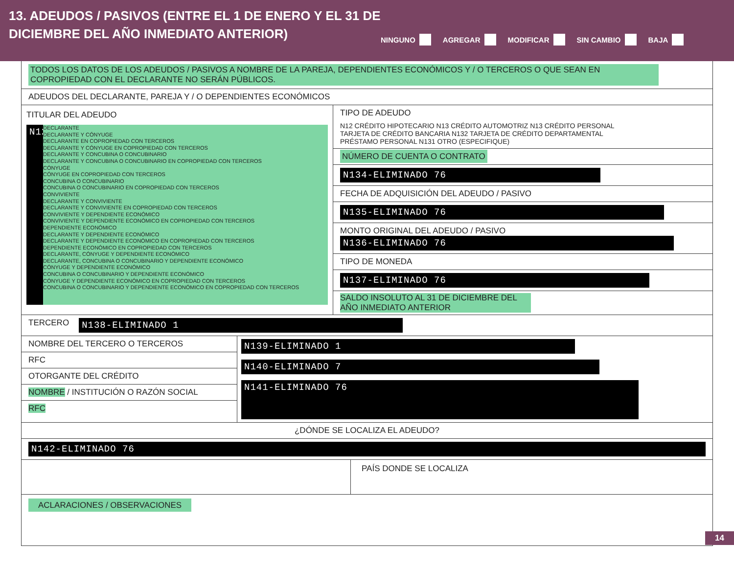13. ADEUDOS / PASIVOS (ENTRE EL 1 DE ENERO Y EL 31 DE DICIEMBRE DEL AÑO INMEDIATO ANTERIOR)
NINGUNO AGREGAR MODIFICAR SIN CAMBIO BAJA
TODOS LOS DATOS DE LOS ADEUDOS / PASIVOS A NOMBRE DE LA PAREJA, DEPENDIENTES ECONÓMICOS Y / O TERCEROS O QUE SEAN EN COPROPIEDAD CON EL DECLARANTE NO SERÁN PÚBLICOS.
ADEUDOS DEL DECLARANTE, PAREJA Y / O DEPENDIENTES ECONÓMICOS
TITULAR DEL ADEUDO
N12
DECLARANTE
DECLARANTE Y CÓNYUGE
DECLARANTE EN COPROPIEDAD CON TERCEROS
DECLARANTE Y CÓNYUGE EN COPROPIEDAD CON TERCEROS
DECLARANTE Y CONCUBINA O CONCUBINARIO
DECLARANTE Y CONCUBINA O CONCUBINARIO EN COPROPIEDAD CON TERCEROS
CÓNYUGE
CÓNYUGE EN COPROPIEDAD CON TERCEROS
CONCUBINA O CONCUBINARIO
CONCUBINA O CONCUBINARIO EN COPROPIEDAD CON TERCEROS
CONVIVIENTE
DECLARANTE Y CONVIVIENTE
DECLARANTE Y CONVIVIENTE EN COPROPIEDAD CON TERCEROS
CONVIVIENTE Y DEPENDIENTE ECONÓMICO
CONVIVIENTE Y DEPENDIENTE ECONÓMICO EN COPROPIEDAD CON TERCEROS
DEPENDIENTE ECONÓMICO
DECLARANTE Y DEPENDIENTE ECONÓMICO
DECLARANTE Y DEPENDIENTE ECONÓMICO EN COPROPIEDAD CON TERCEROS
DEPENDIENTE ECONÓMICO EN COPROPIEDAD CON TERCEROS
DECLARANTE, CÓNYUGE Y DEPENDIENTE ECONÓMICO
DECLARANTE, CONCUBINA O CONCUBINARIO Y DEPENDIENTE ECONÓMICO
CÓNYUGE Y DEPENDIENTE ECONÓMICO
CONCUBINA O CONCUBINARIO Y DEPENDIENTE ECONÓMICO
CÓNYUGE Y DEPENDIENTE ECONÓMICO EN COPROPIEDAD CON TERCEROS
CONCUBINA O CONCUBINARIO Y DEPENDIENTE ECONÓMICO EN COPROPIEDAD CON TERCEROS
TIPO DE ADEUDO
N12 CRÉDITO HIPOTECARIO N13 CRÉDITO AUTOMOTRIZ N13 CRÉDITO PERSONAL
TARJETA DE CRÉDITO BANCARIA N132 TARJETA DE CRÉDITO DEPARTAMENTAL
PRÉSTAMO PERSONAL N131 OTRO (ESPECIFIQUE)
NÚMERO DE CUENTA O CONTRATO
N134-ELIMINADO 76
FECHA DE ADQUISICIÓN DEL ADEUDO / PASIVO
N135-ELIMINADO 76
MONTO ORIGINAL DEL ADEUDO / PASIVO
N136-ELIMINADO 76
TIPO DE MONEDA
N137-ELIMINADO 76
SALDO INSOLUTO AL 31 DE DICIEMBRE DEL AÑO INMEDIATO ANTERIOR
TERCERO N138-ELIMINADO 1
NOMBRE DEL TERCERO O TERCEROS
RFC
OTORGANTE DEL CRÉDITO
NOMBRE / INSTITUCIÓN O RAZÓN SOCIAL
RFC
N139-ELIMINADO 1
N140-ELIMINADO 7
N141-ELIMINADO 76
¿DÓNDE SE LOCALIZA EL ADEUDO?
N142-ELIMINADO 76
PAÍS DONDE SE LOCALIZA
ACLARACIONES / OBSERVACIONES
14